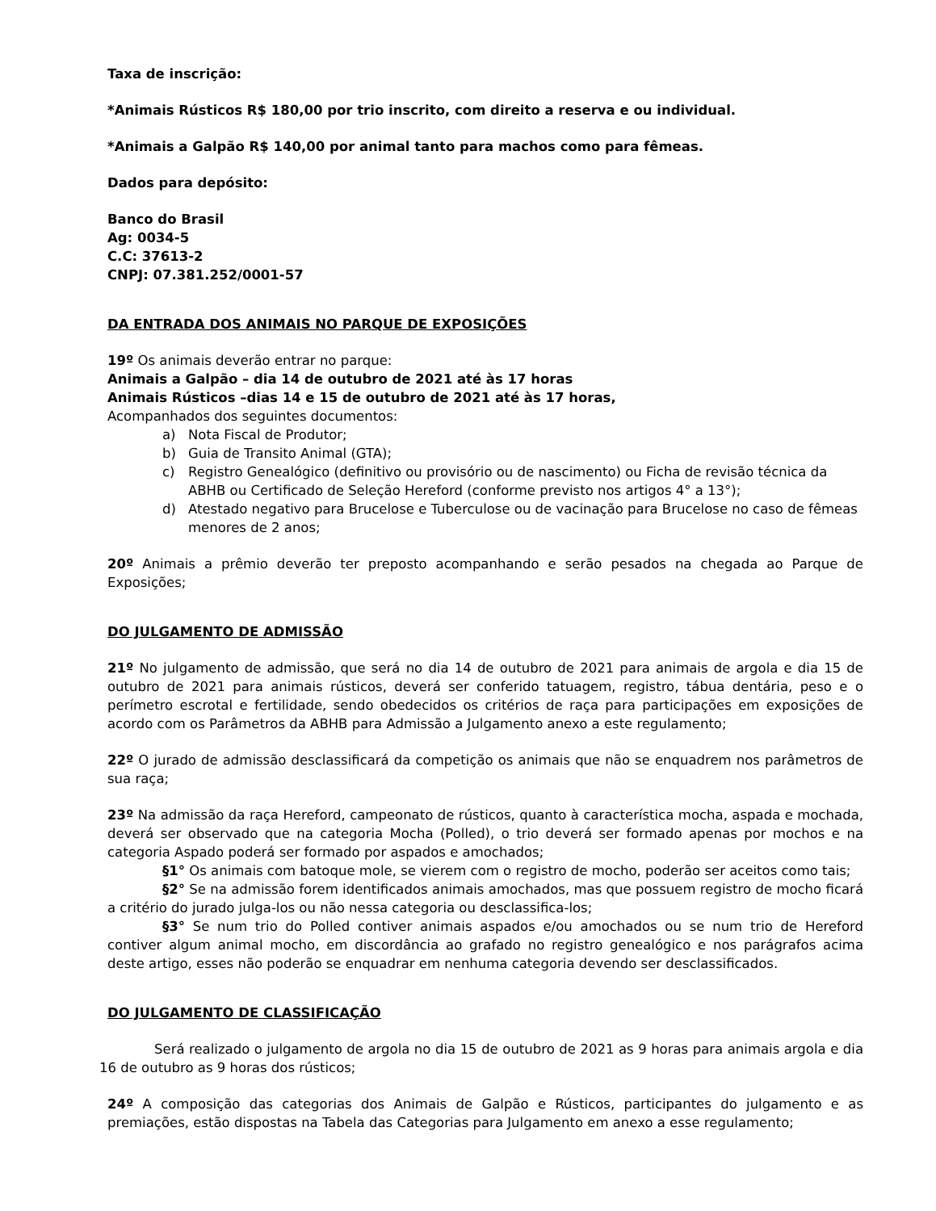Taxa de inscrição:
*Animais Rústicos R$ 180,00 por trio inscrito, com direito a reserva e ou individual.
*Animais a Galpão R$ 140,00 por animal tanto para machos como para fêmeas.
Dados para depósito:
Banco do Brasil
Ag: 0034-5
C.C: 37613-2
CNPJ: 07.381.252/0001-57
DA ENTRADA DOS ANIMAIS NO PARQUE DE EXPOSIÇÕES
19º Os animais deverão entrar no parque:
Animais a Galpão – dia 14 de outubro de 2021 até às 17 horas
Animais Rústicos –dias 14 e 15 de outubro de 2021 até às 17 horas,
Acompanhados dos seguintes documentos:
a) Nota Fiscal de Produtor;
b) Guia de Transito Animal (GTA);
c) Registro Genealógico (definitivo ou provisório ou de nascimento) ou Ficha de revisão técnica da ABHB ou Certificado de Seleção Hereford (conforme previsto nos artigos 4° a 13°);
d) Atestado negativo para Brucelose e Tuberculose ou de vacinação para Brucelose no caso de fêmeas menores de 2 anos;
20º Animais a prêmio deverão ter preposto acompanhando e serão pesados na chegada ao Parque de Exposições;
DO JULGAMENTO DE ADMISSÃO
21º No julgamento de admissão, que será no dia 14 de outubro de 2021 para animais de argola e dia 15 de outubro de 2021 para animais rústicos, deverá ser conferido tatuagem, registro, tábua dentária, peso e o perímetro escrotal e fertilidade, sendo obedecidos os critérios de raça para participações em exposições de acordo com os Parâmetros da ABHB para Admissão a Julgamento anexo a este regulamento;
22º O jurado de admissão desclassificará da competição os animais que não se enquadrem nos parâmetros de sua raça;
23º Na admissão da raça Hereford, campeonato de rústicos, quanto à característica mocha, aspada e mochada, deverá ser observado que na categoria Mocha (Polled), o trio deverá ser formado apenas por mochos e na categoria Aspado poderá ser formado por aspados e amochados;
§1° Os animais com batoque mole, se vierem com o registro de mocho, poderão ser aceitos como tais;
§2° Se na admissão forem identificados animais amochados, mas que possuem registro de mocho ficará a critério do jurado julga-los ou não nessa categoria ou desclassifica-los;
§3° Se num trio do Polled contiver animais aspados e/ou amochados ou se num trio de Hereford contiver algum animal mocho, em discordância ao grafado no registro genealógico e nos parágrafos acima deste artigo, esses não poderão se enquadrar em nenhuma categoria devendo ser desclassificados.
DO JULGAMENTO DE CLASSIFICAÇÃO
Será realizado o julgamento de argola no dia 15 de outubro de 2021 as 9 horas para animais argola e dia 16 de outubro as 9 horas dos rústicos;
24º A composição das categorias dos Animais de Galpão e Rústicos, participantes do julgamento e as premiações, estão dispostas na Tabela das Categorias para Julgamento em anexo a esse regulamento;